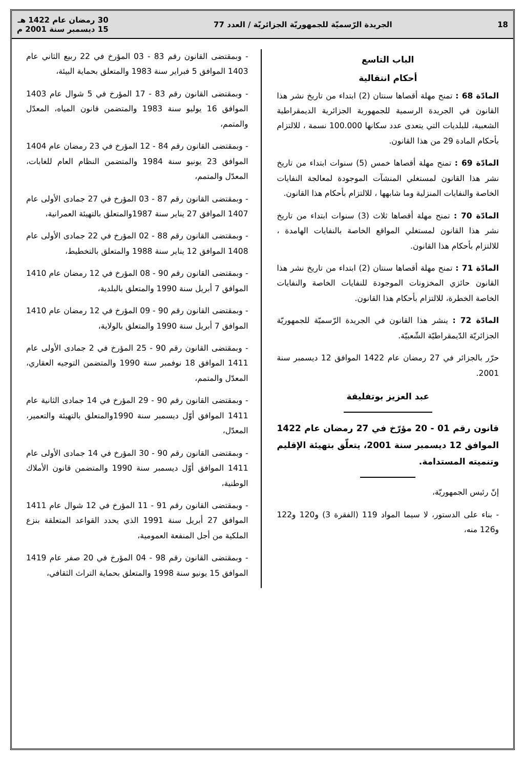18 الجريدة الرّسميّة للجمهوريّة الجزائريّة / العدد 77 30 رمضان عام 1422 هـ
15 ديسمبر سنة 2001 م
الباب التاسع
أحكام انتقالية
المادّة 68 : تمنح مهلة أقصاها سنتان (2) ابتداء من تاريخ نشر هذا القانون في الجريدة الرسمية للجمهورية الجزائرية الديمقراطية الشعبية، للبلديات التي يتعدى عدد سكانها 100.000 نسمة ، للالتزام بأحكام المادة 29 من هذا القانون.
المادّة 69 : تمنح مهلة أقصاها خمس (5) سنوات ابتداء من تاريخ نشر هذا القانون لمستغلي المنشآت الموجودة لمعالجة النفايات الخاصة والنفايات المنزلية وما شابهها ، للالتزام بأحكام هذا القانون.
المادّة 70 : تمنح مهلة أقصاها ثلاث (3) سنوات ابتداء من تاريخ نشر هذا القانون لمستغلي المواقع الخاصة بالنفايات الهامدة ، للالتزام بأحكام هذا القانون.
المادّة 71 : تمنح مهلة أقصاها سنتان (2) ابتداء من تاريخ نشر هذا القانون حائزي المخزونات الموجودة للنفايات الخاصة والنفايات الخاصة الخطرة، للالتزام بأحكام هذا القانون.
المادّة 72 : ينشر هذا القانون في الجريدة الرّسميّة للجمهوريّة الجزائريّة الدّيمقراطيّة الشّعبيّة.
حرّر بالجزائر في 27 رمضان عام 1422 الموافق 12 ديسمبر سنة 2001.
عبد العزيز بوتفليقة
قانون رقم 01 - 20 مؤرّخ في 27 رمضان عام 1422 الموافق 12 ديسمبر سنة 2001، يتعلّق بتهيئة الإقليم وتنميته المستدامة.
إنّ رئيس الجمهوريّة،
- بناء على الدستور، لا سيما المواد 119 (الفقرة 3) و120 و122 و126 منه،
- وبمقتضى القانون رقم 83 - 03 المؤرخ في 22 ربيع الثاني عام 1403 الموافق 5 فبراير سنة 1983 والمتعلق بحماية البيئة،
- وبمقتضى القانون رقم 83 - 17 المؤرخ في 5 شوال عام 1403 الموافق 16 يوليو سنة 1983 والمتضمن قانون المياه، المعدّل والمتمم،
- وبمقتضى القانون رقم 84 - 12 المؤرخ في 23 رمضان عام 1404 الموافق 23 يونيو سنة 1984 والمتضمن النظام العام للغابات، المعدّل والمتمم،
- وبمقتضى القانون رقم 87 - 03 المؤرخ في 27 جمادى الأولى عام 1407 الموافق 27 يناير سنة 1987والمتعلق بالتهيئة العمرانية،
- وبمقتضى القانون رقم 88 - 02 المؤرخ في 22 جمادى الأولى عام 1408 الموافق 12 يناير سنة 1988 والمتعلق بالتخطيط،
- وبمقتضى القانون رقم 90 - 08 المؤرخ في 12 رمضان عام 1410 الموافق 7 أبريل سنة 1990 والمتعلق بالبلدية،
- وبمقتضى القانون رقم 90 - 09 المؤرخ في 12 رمضان عام 1410 الموافق 7 أبريل سنة 1990 والمتعلق بالولاية،
- وبمقتضى القانون رقم 90 - 25 المؤرخ في 2 جمادى الأولى عام 1411 الموافق 18 نوفمبر سنة 1990 والمتضمن التوجيه العقاري، المعدّل والمتمم،
- وبمقتضى القانون رقم 90 - 29 المؤرخ في 14 جمادى الثانية عام 1411 الموافق أوّل ديسمبر سنة 1990والمتعلق بالتهيئة والتعمير، المعدّل،
- وبمقتضى القانون رقم 90 - 30 المؤرخ في 14 جمادى الأولى عام 1411 الموافق أوّل ديسمبر سنة 1990 والمتضمن قانون الأملاك الوطنية،
- وبمقتضى القانون رقم 91 - 11 المؤرخ في 12 شوال عام 1411 الموافق 27 أبريل سنة 1991 الذي يحدد القواعد المتعلقة بنزع الملكية من أجل المنفعة العمومية،
- وبمقتضى القانون رقم 98 - 04 المؤرخ في 20 صفر عام 1419 الموافق 15 يونيو سنة 1998 والمتعلق بحماية التراث الثقافي،